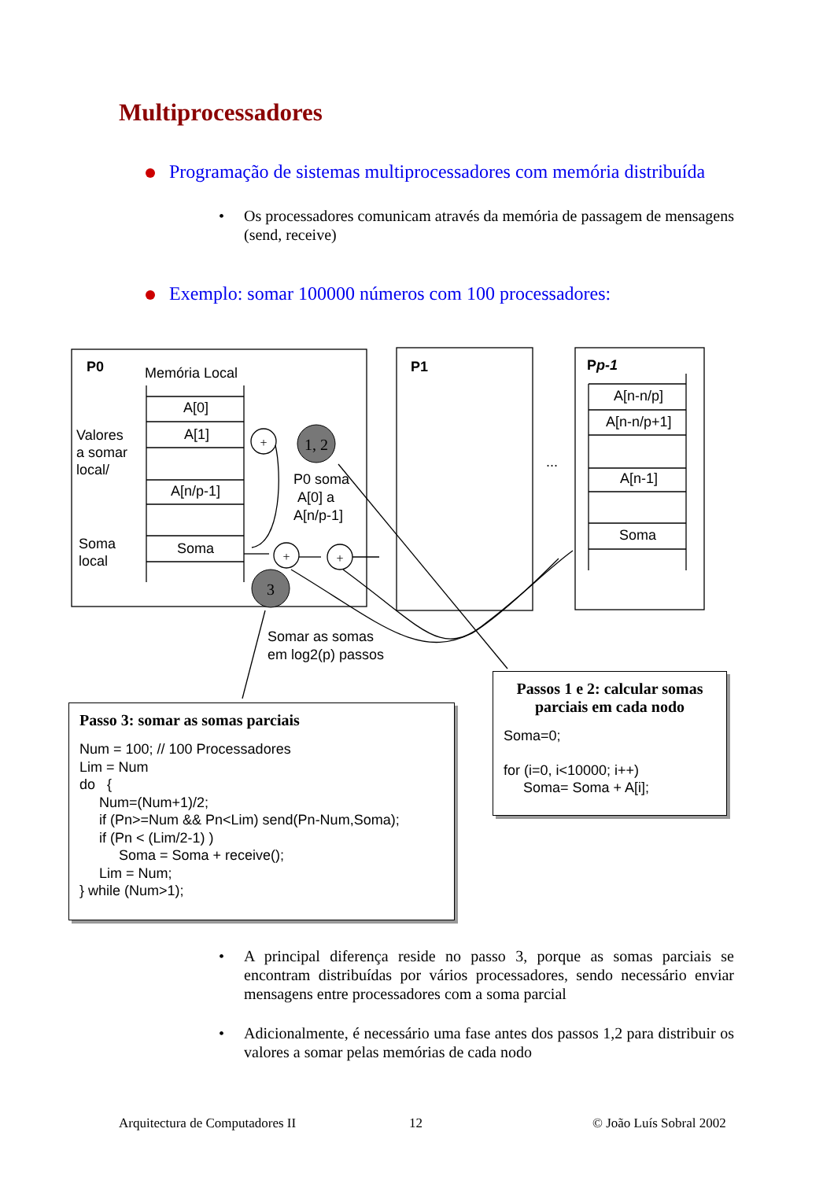Multiprocessadores
Programação de sistemas multiprocessadores com memória distribuída
•
Os processadores comunicam através da memória de passagem de mensagens (send, receive)
Exemplo: somar 100000 números com 100 processadores:
1, 2
3
+
+
+
P0 Memória Local
A[0]
A[1]
A[n/p-1]
Soma
Valores
a somar
local/
Soma
local
P0 soma
A[0] a
A[n/p-1]
P1
...
Pp-1
A[n-n/p]
A[n-n/p+1]
A[n-1]
Soma
Somar as somas
em log2(p) passos
Passos 1 e 2: calcular somas parciais em cada nodo
Soma=0;
for (i=0, i<10000; i++)
Soma= Soma + A[i];
Passo 3: somar as somas parciais
Num = 100; // 100 Processadores Lim = Num do { Num=(Num+1)/2; if (Pn>=Num && Pn<Lim) send(Pn-Num,Soma); if (Pn < (Lim/2-1) ) Soma = Soma + receive(); Lim = Num; } while (Num>1);
•
A principal diferença reside no passo 3, porque as somas parciais se encontram distribuídas por vários processadores, sendo necessário enviar mensagens entre processadores com a soma parcial
•
Adicionalmente, é necessário uma fase antes dos passos 1,2 para distribuir os valores a somar pelas memórias de cada nodo
Arquitectura de Computadores II
12 © João Luís Sobral 2002